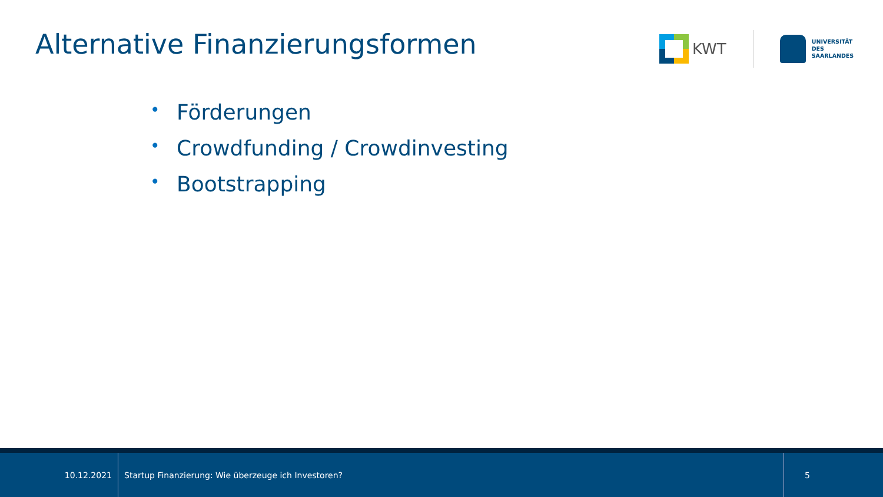Alternative Finanzierungsformen
KWT
UNIVERSITÄT
DES
SAARLANDES
• Förderungen
• Crowdfunding / Crowdinvesting
• Bootstrapping
10.12.2021 Startup Finanzierung: Wie überzeuge ich Investoren? 5